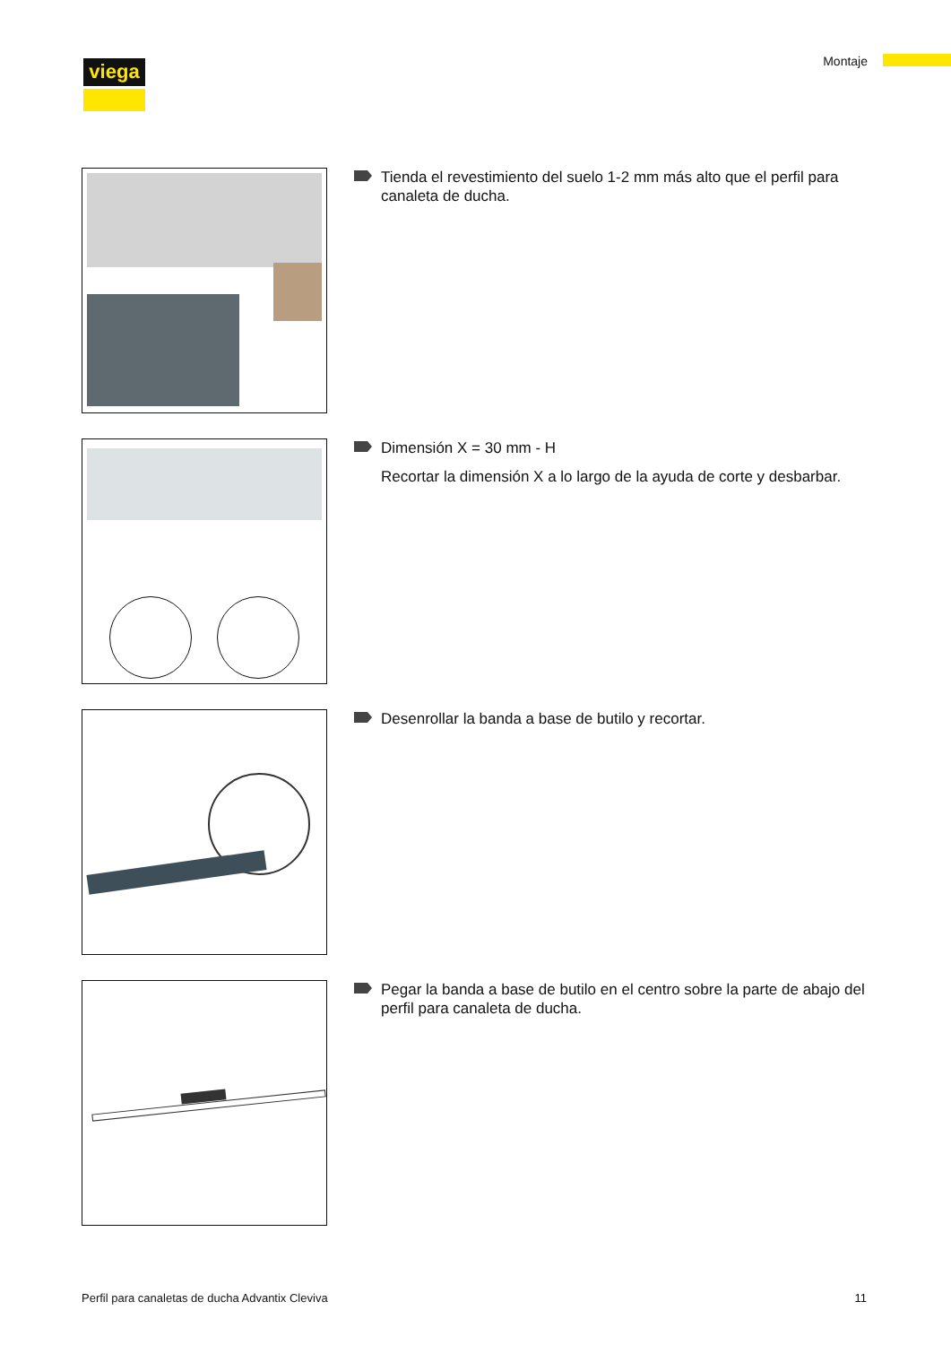viega Montaje
Tienda el revestimiento del suelo 1-2 mm más alto que el perfil para canaleta de ducha.
Dimensión X = 30 mm - H
Recortar la dimensión X a lo largo de la ayuda de corte y desbarbar.
Desenrollar la banda a base de butilo y recortar.
Pegar la banda a base de butilo en el centro sobre la parte de abajo del perfil para canaleta de ducha.
Perfil para canaletas de ducha Advantix Cleviva 11